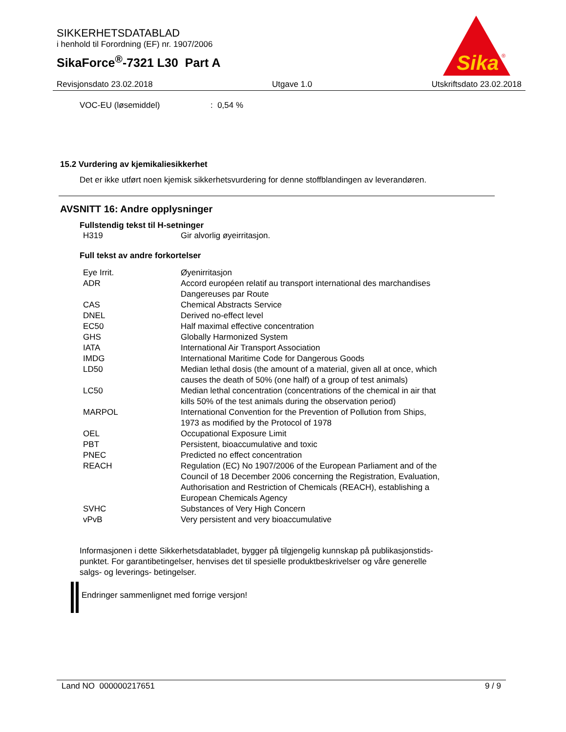SIKKERHETSDATABLAD
i henhold til Forordning (EF) nr. 1907/2006
SikaForce<sup>®</sup>-7321 L30 Part A
Sika
®
Revisjonsdato 23.02.2018 Utgave 1.0 Utskriftsdato 23.02.2018
| VOC-EU (løsemiddel) | : 0,54 % |
15.2 Vurdering av kjemikaliesikkerhet
Det er ikke utført noen kjemisk sikkerhetsvurdering for denne stoffblandingen av leverandøren.
AVSNITT 16: Andre opplysninger
Fullstendig tekst til H-setninger
| H319 | Gir alvorlig øyeirritasjon. |
Full tekst av andre forkortelser
| Eye Irrit. | Øyenirritasjon |
| ADR | Accord européen relatif au transport international des marchandises Dangereuses par Route |
| CAS | Chemical Abstracts Service |
| DNEL | Derived no-effect level |
| EC50 | Half maximal effective concentration |
| GHS | Globally Harmonized System |
| IATA | International Air Transport Association |
| IMDG | International Maritime Code for Dangerous Goods |
| LD50 | Median lethal dosis (the amount of a material, given all at once, which causes the death of 50% (one half) of a group of test animals) |
| LC50 | Median lethal concentration (concentrations of the chemical in air that kills 50% of the test animals during the observation period) |
| MARPOL | International Convention for the Prevention of Pollution from Ships, 1973 as modified by the Protocol of 1978 |
| OEL | Occupational Exposure Limit |
| PBT | Persistent, bioaccumulative and toxic |
| PNEC | Predicted no effect concentration |
| REACH | Regulation (EC) No 1907/2006 of the European Parliament and of the Council of 18 December 2006 concerning the Registration, Evaluation, Authorisation and Restriction of Chemicals (REACH), establishing a European Chemicals Agency |
| SVHC | Substances of Very High Concern |
| vPvB | Very persistent and very bioaccumulative |
Informasjonen i dette Sikkerhetsdatabladet, bygger på tilgjengelig kunnskap på publikasjonstids-
punktet. For garantibetingelser, henvises det til spesielle produktbeskrivelser og våre generelle
salgs- og leverings- betingelser.
Endringer sammenlignet med forrige versjon!
Land NO 000000217651 9 / 9